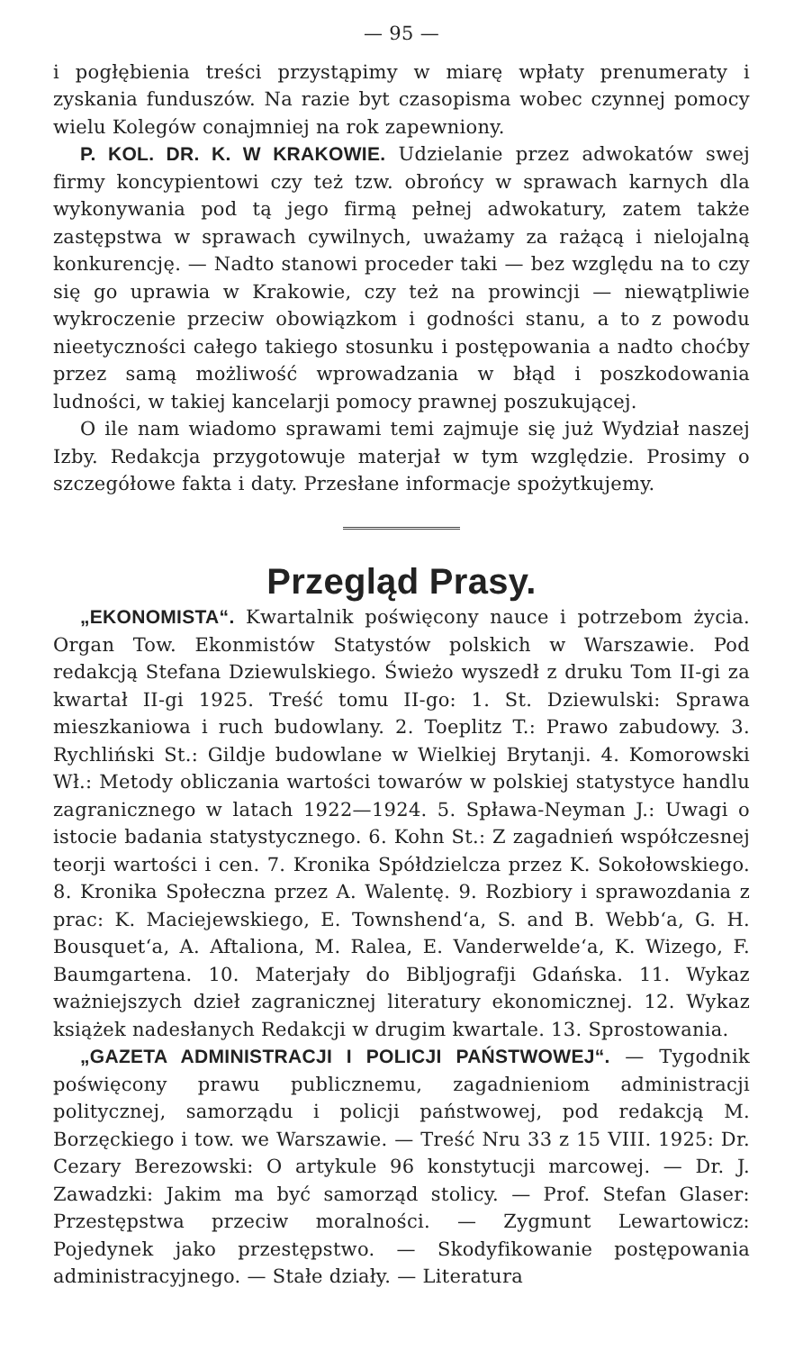— 95 —
i pogłębienia treści przystąpimy w miarę wpłaty prenumeraty i zyskania funduszów. Na razie byt czasopisma wobec czynnej pomocy wielu Kolegów conajmniej na rok zapewniony.
P. KOL. DR. K. W KRAKOWIE. Udzielanie przez adwokatów swej firmy koncypientowi czy też tzw. obrońcy w sprawach karnych dla wykonywania pod tą jego firmą pełnej adwokatury, zatem także zastępstwa w sprawach cywilnych, uważamy za rażącą i nielojalną konkurencję. — Nadto stanowi proceder taki — bez względu na to czy się go uprawia w Krakowie, czy też na prowincji — niewątpliwie wykroczenie przeciw obowiązkom i godności stanu, a to z powodu nieetyczności całego takiego stosunku i postępowania a nadto choćby przez samą możliwość wprowadzania w błąd i poszkodowania ludności, w takiej kancelarji pomocy prawnej poszukującej.
O ile nam wiadomo sprawami temi zajmuje się już Wydział naszej Izby. Redakcja przygotowuje materjał w tym względzie. Prosimy o szczegółowe fakta i daty. Przesłane informacje spożytkujemy.
Przegląd Prasy.
„EKONOMISTA“. Kwartalnik poświęcony nauce i potrzebom życia. Organ Tow. Ekonmistów Statystów polskich w Warszawie. Pod redakcją Stefana Dziewulskiego. Świeżo wyszedł z druku Tom II-gi za kwartał II-gi 1925. Treść tomu II-go: 1. St. Dziewulski: Sprawa mieszkaniowa i ruch budowlany. 2. Toeplitz T.: Prawo zabudowy. 3. Rychliński St.: Gildje budowlane w Wielkiej Brytanji. 4. Komorowski Wł.: Metody obliczania wartości towarów w polskiej statystyce handlu zagranicznego w latach 1922—1924. 5. Spława-Neyman J.: Uwagi o istocie badania statystycznego. 6. Kohn St.: Z zagadnień współczesnej teorji wartości i cen. 7. Kronika Spółdzielcza przez K. Sokołowskiego. 8. Kronika Społeczna przez A. Walentę. 9. Rozbiory i sprawozdania z prac: K. Maciejewskiego, E. Townshend‘a, S. and B. Webb‘a, G. H. Bousquet‘a, A. Aftaliona, M. Ralea, E. Vanderwelde‘a, K. Wizego, F. Baumgartena. 10. Materjały do Bibljografji Gdańska. 11. Wykaz ważniejszych dzieł zagranicznej literatury ekonomicznej. 12. Wykaz książek nadesłanych Redakcji w drugim kwartale. 13. Sprostowania.
„GAZETA ADMINISTRACJI I POLICJI PAŃSTWOWEJ“. — Tygodnik poświęcony prawu publicznemu, zagadnieniom administracji politycznej, samorządu i policji państwowej, pod redakcją M. Borzęckiego i tow. we Warszawie. — Treść Nru 33 z 15 VIII. 1925: Dr. Cezary Berezowski: O artykule 96 konstytucji marcowej. — Dr. J. Zawadzki: Jakim ma być samorząd stolicy. — Prof. Stefan Glaser: Przestępstwa przeciw moralności. — Zygmunt Lewartowicz: Pojedynek jako przestępstwo. — Skodyfikowanie postępowania administracyjnego. — Stałe działy. — Literatura